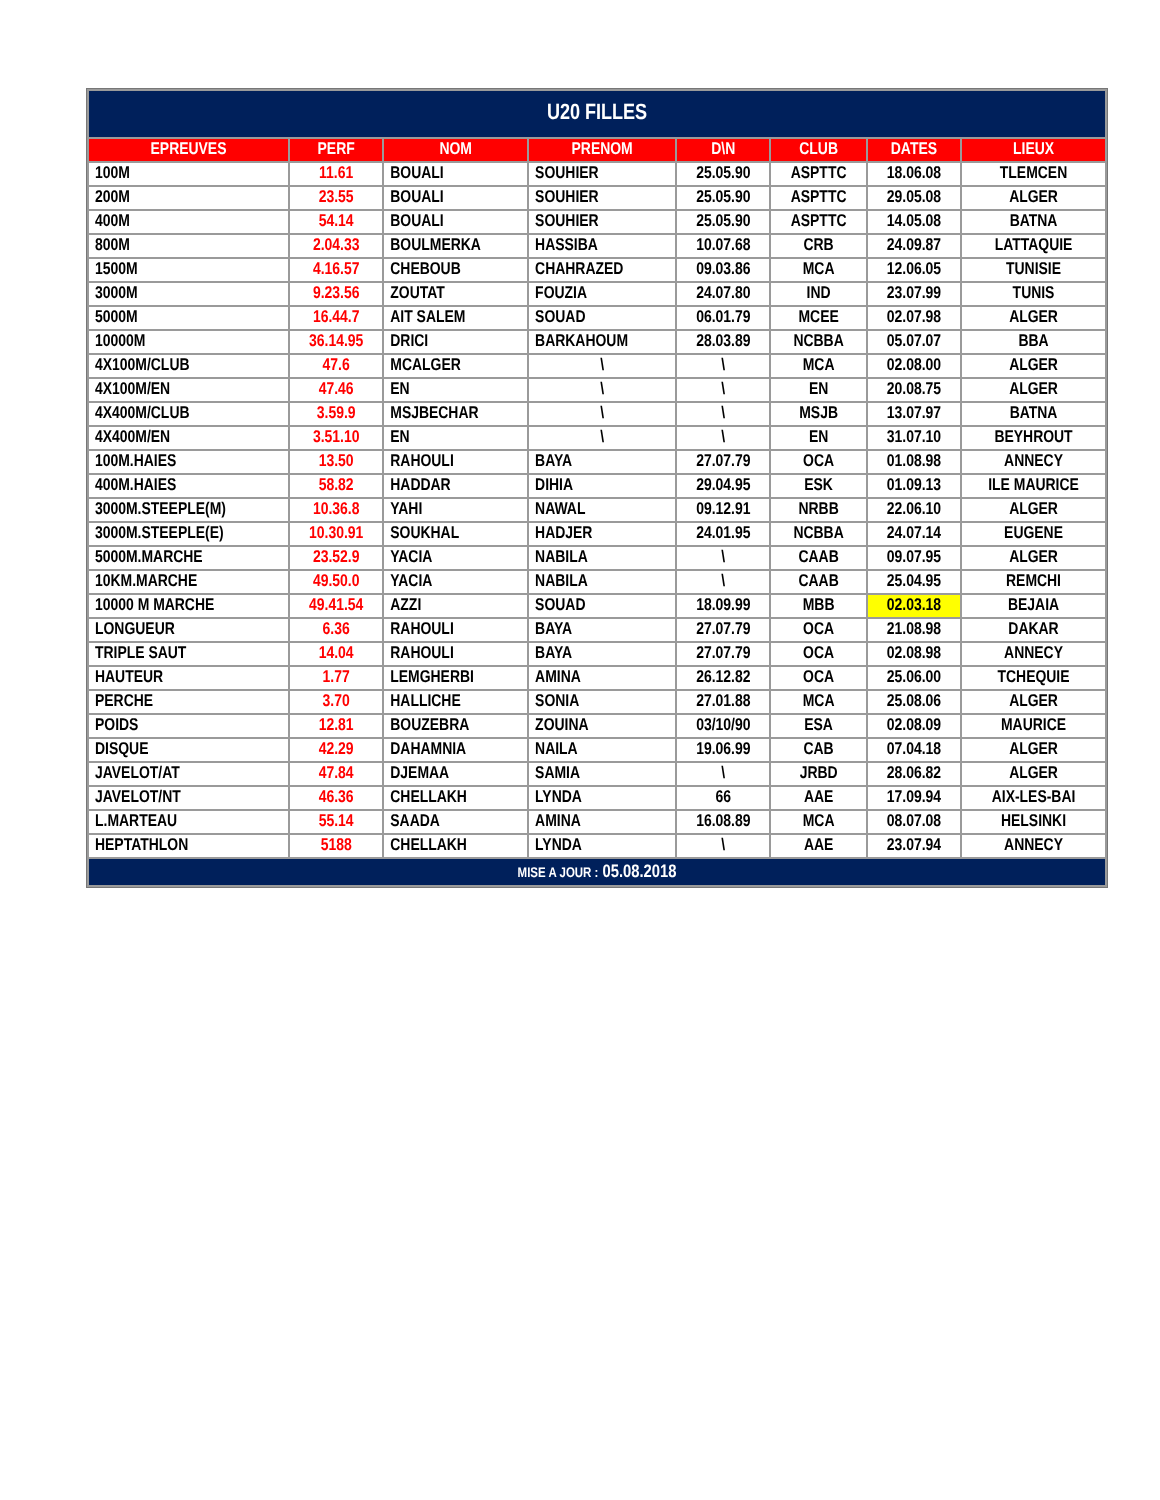| U20 FILLES | | | | | | | |
| --- | --- | --- | --- | --- | --- | --- | --- |
| EPREUVES | PERF | NOM | PRENOM | D\N | CLUB | DATES | LIEUX |
| 100M | 11.61 | BOUALI | SOUHIER | 25.05.90 | ASPTTC | 18.06.08 | TLEMCEN |
| 200M | 23.55 | BOUALI | SOUHIER | 25.05.90 | ASPTTC | 29.05.08 | ALGER |
| 400M | 54.14 | BOUALI | SOUHIER | 25.05.90 | ASPTTC | 14.05.08 | BATNA |
| 800M | 2.04.33 | BOULMERKA | HASSIBA | 10.07.68 | CRB | 24.09.87 | LATTAQUIE |
| 1500M | 4.16.57 | CHEBOUB | CHAHRAZED | 09.03.86 | MCA | 12.06.05 | TUNISIE |
| 3000M | 9.23.56 | ZOUTAT | FOUZIA | 24.07.80 | IND | 23.07.99 | TUNIS |
| 5000M | 16.44.7 | AIT SALEM | SOUAD | 06.01.79 | MCEE | 02.07.98 | ALGER |
| 10000M | 36.14.95 | DRICI | BARKAHOUM | 28.03.89 | NCBBA | 05.07.07 | BBA |
| 4X100M/CLUB | 47.6 | MCALGER | \ | \ | MCA | 02.08.00 | ALGER |
| 4X100M/EN | 47.46 | EN | \ | \ | EN | 20.08.75 | ALGER |
| 4X400M/CLUB | 3.59.9 | MSJBECHAR | \ | \ | MSJB | 13.07.97 | BATNA |
| 4X400M/EN | 3.51.10 | EN | \ | \ | EN | 31.07.10 | BEYHROUT |
| 100M.HAIES | 13.50 | RAHOULI | BAYA | 27.07.79 | OCA | 01.08.98 | ANNECY |
| 400M.HAIES | 58.82 | HADDAR | DIHIA | 29.04.95 | ESK | 01.09.13 | ILE MAURICE |
| 3000M.STEEPLE(M) | 10.36.8 | YAHI | NAWAL | 09.12.91 | NRBB | 22.06.10 | ALGER |
| 3000M.STEEPLE(E) | 10.30.91 | SOUKHAL | HADJER | 24.01.95 | NCBBA | 24.07.14 | EUGENE |
| 5000M.MARCHE | 23.52.9 | YACIA | NABILA | \ | CAAB | 09.07.95 | ALGER |
| 10KM.MARCHE | 49.50.0 | YACIA | NABILA | \ | CAAB | 25.04.95 | REMCHI |
| 10000 M MARCHE | 49.41.54 | AZZI | SOUAD | 18.09.99 | MBB | 02.03.18 | BEJAIA |
| LONGUEUR | 6.36 | RAHOULI | BAYA | 27.07.79 | OCA | 21.08.98 | DAKAR |
| TRIPLE SAUT | 14.04 | RAHOULI | BAYA | 27.07.79 | OCA | 02.08.98 | ANNECY |
| HAUTEUR | 1.77 | LEMGHERBI | AMINA | 26.12.82 | OCA | 25.06.00 | TCHEQUIE |
| PERCHE | 3.70 | HALLICHE | SONIA | 27.01.88 | MCA | 25.08.06 | ALGER |
| POIDS | 12.81 | BOUZEBRA | ZOUINA | 03/10/90 | ESA | 02.08.09 | MAURICE |
| DISQUE | 42.29 | DAHAMNIA | NAILA | 19.06.99 | CAB | 07.04.18 | ALGER |
| JAVELOT/AT | 47.84 | DJEMAA | SAMIA | \ | JRBD | 28.06.82 | ALGER |
| JAVELOT/NT | 46.36 | CHELLAKH | LYNDA | 66 | AAE | 17.09.94 | AIX-LES-BAI |
| L.MARTEAU | 55.14 | SAADA | AMINA | 16.08.89 | MCA | 08.07.08 | HELSINKI |
| HEPTATHLON | 5188 | CHELLAKH | LYNDA | \ | AAE | 23.07.94 | ANNECY |
| MISE A JOUR : 05.08.2018 | | | | | | | |